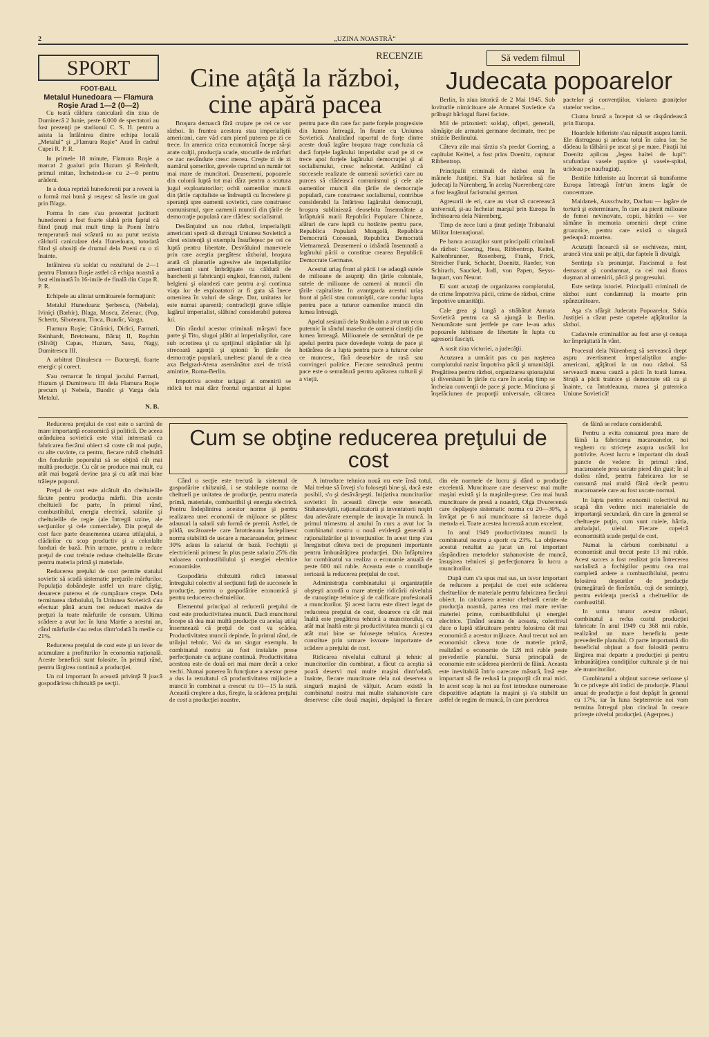2 „UZINA NOASTRĂ“
SPORT
FOOT-BALL
Metalul Hunedoara — Flamura Roşie Arad 1—2 (0—2)
Cu toată căldura caniculară din ziua de Duminecă 2 Iunie, peste 6.000 de spectatori au fost prezenţi pe stadionul C. S. H. pentru a asista la întâlnirea dintre echipa locală „Metalul“ şi „Flamura Roşie“ Arad în cadrul Cupei R. P. R.
In primele 18 minute, Flamura Roşie a marcat 2 goaluri prin Huzum şi Reinhrdt, primul mitan, încheindu-se cu 2—0 pentru arădeni.
In a doua repriză hunedorenii par a reveni la o formă mai bună şi reuşesc să însrie un goal prin Blaga.
Forma în care s'au prezentat jucătorii hunedoreni a fost foarte slabă prin faptul că fiind ţinuţi mai mult timp la Poeni într'o temperatură mai scăzută nu au putut rezista căldurii caniculare dela Hunedoara, totodată fiind şi obosiţi de drumul dela Poeni cu o zi înainte.
Intâlnirea s'a soldat cu rezultatul de 2—1 pentru Flamura Roşie astfel că echipa noastră a fost eliminată în 16-imile de finală din Cupa R. P. R.
Echipele au aliniat următoarele formaţiuni:
Metalul Hunedoara: Şerbescu, (Nebela), Iviniçi (Barbir), Blaga, Moscu, Zelenac, (Pop, Schertz, Siboteanu, Tinca, Bundic, Varga.
Flamura Roşie; Cătrănici, Didici, Farmati, Reinhardt, Bretoteanu, Băcuţ II, Roşchin (Slivăţ) Capas, Huzum, Sasu, Nagy, Dumitrescu III.
A arbitrat Dinulescu — Bucureşti, foarte energic şi corect.
S'au remarcat în timpul jocului Farmati, Huzum şi Dumitrescu III dela Flamura Roşie precum şi Nebela, Bundic şi Varga dela Metalul.
N. B.
RECENZIE
Cine aţâţă la război,
cine apără pacea
Broşura demască fără cruţare pe cei ce vor război. In fruntea acestora stau imperialiştii americani, care văd cum pierd puterea pe zi ce trece. In america criza economică începe să-şi arate colţii, producţia scade, stocurile de mărfuri ce zac nevândute cresc mereu. Creşte zi de zi numărul şomerilor, grevele cuprind un număr tot mai mare de muncitori. Deasemeni, popoarele din colonii luptă tot mai dârz pentru a scutura jugul exploatatorilor; ochii oamenilor muncii din ţările capitaliste se îndreaptă cu încredere şi speranţă spre oamenii sovietici, care construesc comunismul, spre oamenii muncii din ţările de democraţie populară care clădesc socialismul.
Deslănţuind un nou război, imperialiştii americani speră să distrugă Uniunea Sovietică a cărei existenţă şi exemplu însufleţesc pe cei ce luptă pentru libertate. Desvăluind manevrele prin care aceştia pregătesc războiul, broşura arată că planurile agresive ale imperialiştilor americani sunt îmbrăţişate cu căldură de bancherii şi fabricanţii englezi, francezi, italieni belgieni şi olandezi care pentru a-şi continua viaţa lor de exploatatori ar fi gata să înece omenirea în valuri de sânge. Dar, unitatea lor este numai aparentă; contradicţii grave sfâşie lagărul imperialist, slăbind considerabil puterea lui.
Din rândul acestor criminali mârşavi face parte şi Tito, slugoi plătit al imperialiştilor, care sub ocrotirea şi cu sprijinul stăpânilor săi îşi strecoară agenţii şi spionii în ţările de democraţie populară, uneltesc planul de a crea axa Belgrad-Atena asemănător axei de tristă amintire, Roma-Berlin.
Impotriva acestor ucigaşi ai omenirii se ridică tot mai dârz frontul organizat al luptei pentru pace din care fac parte forţele progresiste din lumea întreagă, în frunte cu Uniunea Sovietică. Analizând raportul de forţe dintre aceste două lagăre broşura trage concluzia că dacă forţele lagărului imperialist scad pe zi ce trece apoi forţele lagărului democraţiei şi al socialismului, cresc neîncetat. Arătând că succesele realizate de oamenii sovietici care au purces să clădească comunismul şi cele ale oamenilor muncii din ţările de democraţie populară, care construesc socialismul, contribue considerabil la întărirea lagărului democraţii, broşura subliniează deosebita însemnătate a înfăptuirii marii Republici Populare Chineze, alături de care luptă cu hotărire pentru pace, Republica Populară Mongolă, Republica Democrată Coreeană, Republica Democrată Vietnameză. Deasemeni o izbândă însemnată a lagărului păcii o constitue crearea Republicii Democrate Germane.
Acestui uriaş front al păcii i se adaogă sutele de milioane de asupriţi din ţările coloniale, sutele de milioane de oameni ai muncii din ţările capitaliste. In avantgarda acestui uriaş front al păcii stau comuniştii, care conduc lupta pentru pace a tuturor oamenilor muncii din lumea întreagă.
Apelul sesiunii dela Stokholm a avut un ecou puternic în rândul maselor de oameni cinstiţi din lumea întreagă. Milioanele de semnături de pe apelul pentru pace dovedeşte voinţa de pace şi hotărârea de a lupta pentru pace a tuturor celor ce muncesc, fără deosebire de rasă sau convingeri politice. Fiecare semnătură pentru pace este o semnătură pentru apărarea culturii şi a vieţii.
Să vedem filmul
Judecata popoarelor
Berlin, în ziua istorică de 2 Mai 1945. Sub loviturile nimicitoare ale Armatei Sovietice s'a prăbuşit bârlogul fiarei faciste.
Mii de prizonieri: soldaţi, ofiţeri, generali, rămăşiţe ale armatei germane decimate, trec pe străzile Berlinului.
Câteva zile mai târziu s'a predat Goering, a capitulat Keittel, a fost prins Doenitz, capturat Ribbentrop.
Principalii criminali de război erau în mâinele Justiţiei. S'a luat hotărîrea să fie judecaţi la Nürenberg, în acelaş Nuerenberg care a fost leagănul facismului german.
Agresorii de eri, care au visat să cucerească universul, şi-au încheiat marşul prin Europa în închisoarea dela Nürenberg.
Timp de zece luni a ţinut şedinţe Tribunalul Militar Internaţional.
Pe banca acuzaţilor sunt principalii criminali de război: Goering, Hess, Ribbentrop, Keitel, Kaltenbrunner, Rosenberg, Frank, Frick, Streicher Funk, Schacht, Doenitz, Raeder, von Schirach, Sauckel, Jodl, von Papen, Seyss-Inquart, von Neurat.
Ei sunt acuzaţi de organizarea complotului, de crime împotriva păcii, crime de război, crime împotrive umanităţii.
Cale grea şi lungă a străbătut Armata Sovietică pentru ca să ajungă la Berlin. Nenumărate sunt jertfele pe care le-au adus popoarele iubitoare de libertate în lupta cu agresorii fascişti.
A sosit ziua victoriei, a judecăţii.
Acuzarea a urmărit pas cu pas naşterea complotului nazist împotriva păcii şi umanităţii. Pregătirea pentru război, organizarea spionajului şi diversiunii în ţările cu care în acelaş timp se încheiau convenţii de pace şi pacte. Minciuna şi înşelăciunea de proporţii universale, călcarea pactelor şi convenţiilor, violarea graniţelor statelor vecine...
Ciuma brună a început să se răspândească prin Europa.
Hoardele hitleriste s'au năpustit asupra lumii. Ele distrugeau şi ardeau totul în calea lor. Se dădeau la tâlhării pe uscat şi pe mare. Piraţii lui Doenitz aplicau „legea haitei de lupi“: scufundau vasele paşnice şi vasele-spital, ucideau pe naufragiaţi.
Bestiile hitleriste au încercat să transforme Europa întreagă într'un imens lagăr de concentrare.
Maidanek, Ausschwitz, Dachau — lagăre de tortură şi exterminare, în care au pierit milioane de femei nevinovate, copii, bătrâni — vor rămâne în memoria omenirii drept crime groaznice, pentru care există o singură pedeapsă: moartea.
Acuzaţii încearcă să se eschiveze, mint, aruncă vina unii pe alţii, dar faptele îi divulgă.
Sentinţa s'a pronunţat. Fascismul a fost demascat şi condamnat, ca cel mai fioros duşman al omenirii, păcii şi progresului.
Este setinţa istoriei. Principalii criminali de război sunt condamnaţi la moarte prin spânzurătoare.
Aşa s'a sfârşit Judecata Popoarelor. Sabia Justiţiei a căzut peste capetele aţâţătorilor la război.
Cadavrele criminalilor au fost arse şi cenuşa lor împrăştiată în vânt.
Procesul dela Nürenberg să servească drept aspru avertisment imperialiştilor anglo-americani, aţâţători la un nou război. Să servească marea cauză a păcii în toată lumea. Strajă a păcii trainice şi democrate stă ca şi înainte, ca întotdeauna, marea şi puternica Uniune Sovietică!
Reducerea preţului de cost este o sarcină de mare importanţă economică şi politică. De aceea orânduirea sovietică este vital interesată ca fabricarea fiecărui obiect să coste cât mai puţin, cu alte cuvinte, ca pentru, fiecare rublă cheltuită din fondurile poporului să se obţină cât mai multă producţie. Cu cât se produce mai mult, cu atât mai bogată devine ţara şi cu atât mai bine trăieşte poporul.
Preţul de cost este alcătuit din cheltuielile făcute pentru producţia mărfii. Din aceste cheltuieli fac parte, în primul rând, combustibilul, energia electrică, salariile şi cheltuielile de regie (ale întregii uzine, ale secţiunilor şi cele comerciale). Din preţul de cost face parte deasemenea uzarea utilajului, a clădirilor cu scop productiv şi a celorlalte fonduri de bază. Prin urmare, pentru a reduce preţul de cost trebuie reduse cheltuielile făcute pentru materia primă şi materiale.
Reducerea preţului de cost permite statului sovietic să scadă sistematic preţurile mărfurilor. Populaţia dobândeşte astfel un mare câştig, deoarece puterea ei de cumpărare creşte. Dela terminarea războiului, în Uniunea Sovietică s'au efectuat până acum trei reduceri masive de preţuri la toate mărfurile de consum. Ultima scădere a avut loc în luna Martie a acestui an, când mărfurile s'au redus dintr'odată în medie cu 21%.
Reducerea preţului de cost este şi un isvor de acumulare a profiturilor în economia naţională. Aceste beneficii sunt folosite, în primul rând, pentru lărgirea continuă a producţiei.
Un rol important în această privinţă îl joacă gospodărirea chibzuită pe secţii.
Cum se obţine reducerea preţului de cost
Când o secţie este trecută la sistemul de gospodărire chibzuită, i se stabileşte norma de cheltueli pe unitatea de producţie, pentru materia primă, materiale, combustibil şi energia electrică. Pentru îndeplinirea acestor norme şi pentru realizarea unei economii de mijloace se plătesc adausuri la salarii sub formă de premii. Astfel, de pildă, uscătoarele care întotdeauna îndeplinesc norma stabilită de uscare a macaroanelor, primesc 30% adaus la salariul de bază. Fochiştii şi electricienii primesc în plus peste salariu 25% din valoarea combustibilului şi energiei electrice economisite.
Gospodăria chibzuită ridică interesul întregului colectiv al secţiunii faţă de succesele în producţie, pentru o gospodărire economică şi pentru reducerea cheltuielilor.
Elementul principal al reducerii preţului de cost este productivitatea muncii. Dacă muncitorul începe să dea mai multă producţie cu acelaş utilaj însemnează că preţul de cost va scădea. Productivitatea muncii depinde, în primul rând, de utilajul tehnic. Voi da un singur exemplu. In combinatul nostru au fost instalate prese perfecţionate cu acţiune continuă. Productivitatea acestora este de două ori mai mare decât a celor vechi. Numai punerea în funcţiune a acestor prese a dus la rezultatul că productivitatea mijlocie a muncii în combinat a crescut cu 10—15 la sută. Această creştere a dus, fireşte, la scăderea preţului de cost a producţiei noastre.
A introduce tehnica nouă nu este însă totul. Mai trebue să înveţi s'o foloseşti bine şi, dacă este posibil, s'o şi desăvârşeşti. Iniţiativa muncitorilor sovietici în această direcţie este nesecată. Stahanoviştii, raţionalizatorii şi inventatorii noştri dau adevărate exemple de inovaţie în muncă. In primul trimestru al anului în curs a avut loc în combinatul nostru o nouă evidenţă generală a raţionalizărilor şi invenţiunilor. In acest timp s'au înregistrat câteva zeci de propuneri importante pentru îmbunătăţirea producţiei. Din înfăptuirea lor combinatul va realiza o economie anuală de peste 600 mii ruble. Aceasta este o contribuţie serioasă la reducerea preţului de cost.
Administraţia combinatului şi organizaţiile obşteşti acordă o mare atenţie ridicării nivelului de cunoştinţe tehnice şi de calificare profesională a muncitorilor. Şi acest lucru este direct legat de reducerea preţului de cost, deoarece cu cât mai înaltă este pregătirea tehnică a muncitorului, cu atât mai înaltă este şi productivitatea muncii şi cu atât mai bine se foloseşte tehnica. Acestea constitue prin urmare isvoare importante de scădere a preţului de cost.
Ridicarea nivelului cultural şi tehnic al muncitorilor din combinat, a făcut ca aceştia să poată deservi mai multe maşini dintr'odată. Inainte, fiecare muncitoare dela noi deservea o singură maşină de vălţuit. Acum există în combinatul nostru mai multe stahanoviste care deservesc câte două maşini, depăşind la fiecare din ele normele de lucru şi dând o producţie excelentă. Muncitoare care deservesc mai multe maşini există şi la maşinile-prese. Cea mai bună muncitoare de presă a noastră, Olga Dvurecensk care depăşeşte sistematic norma cu 20—30%, a învăţat pe 6 noi muncitoare să lucreze după metoda ei. Toate acestea lucrează acum excelent.
In anul 1949 productivitatea muncii la combinatul nostru a sporit cu 23%. La obţinerea acestui rezultat au jucat un rol important răspândirea metodelor stahanoviste de muncă, însuşirea tehnicei şi perfecţionarea în lucru a muncitorilor.
După cum s'a spus mai sus, un isvor important de reducere a preţului de cost este scăderea cheltuelilor de materiale pentru fabricarea fiecărui obiect. In calcularea acestor cheltueli cerute de producţia noastră, partea cea mai mare revine materiei prime, combustibilului şi energiei electrice. Ţinând seama de aceasta, colectivul duce o luptă stăruitoare pentru folosirea cât mai economică a acestor mijloace. Anul trecut noi am economisit câteva tone de materie primă, realizând o economie de 128 mii ruble peste prevederile planului. Sursa principală de economie este scăderea pierderii de făină. Aceasta este inevitabilă într'o oarecare măsură, însă este important să fie redusă la proporţii cât mai mici. In acest scop la noi au fost introduse numeroase dispozitive adaptate la maşini şi s'a stabilit un astfel de regim de muncă, în care pierderea
de făină se reduce considerabil.
Pentru a evita consumul prea mare de făină la fabricarea macaroanelor, noi veghem cu stricteţe asupra uscării lor potrivite. Acest lucru e important din două puncte de vedere: în primul rând, macaroanele prea uscate pierd din gust; în al doilea rând, pentru fabricarea lor se consumă mai multă făină decât pentru macaroanele care au fost uscate normal.
In lupta pentru economii colectivul nu scapă din vedere nici materialele de importanţă secundară, din care în general se cheltueşte puţin, cum sunt cuiele, hârtia, ambalajul, uleiul. Fiecare copeică economisită scade preţul de cost.
Numai la cărbuni combinatul a economisit anul trecut peste 13 mii ruble. Acest succes a fost realizat prin întrecerea socialistă a fochiştilor pentru cea mai completă ardere a combustibilului, pentru folosirea deşeurilor de producţie (rumegătură de fierăstrău, coji de seminţe), pentru evidenţa precisă a cheltuelilor de combustibil.
In urma tuturor acestor măsuri, combinatul a redus costul producţiei fabricate în anul 1949 cu 368 mii ruble, realizând un mare beneficiu peste prevederile planului. O parte importantă din beneficiul obţinut a fost folosită pentru lărgirea mai departe a producţiei şi pentru îmbunătăţirea condiţiilor culturale şi de trai ale muncitorilor.
Combinatul a obţinut succese serioase şi în ce priveşte alti indici de producţie. Planul anual de producţie a fost depăşit în general cu 17%, iar în luna Septemvrie noi vom termina întregul plan cincinal în ceeace priveşte nivelul producţiei. (Agerpres.)